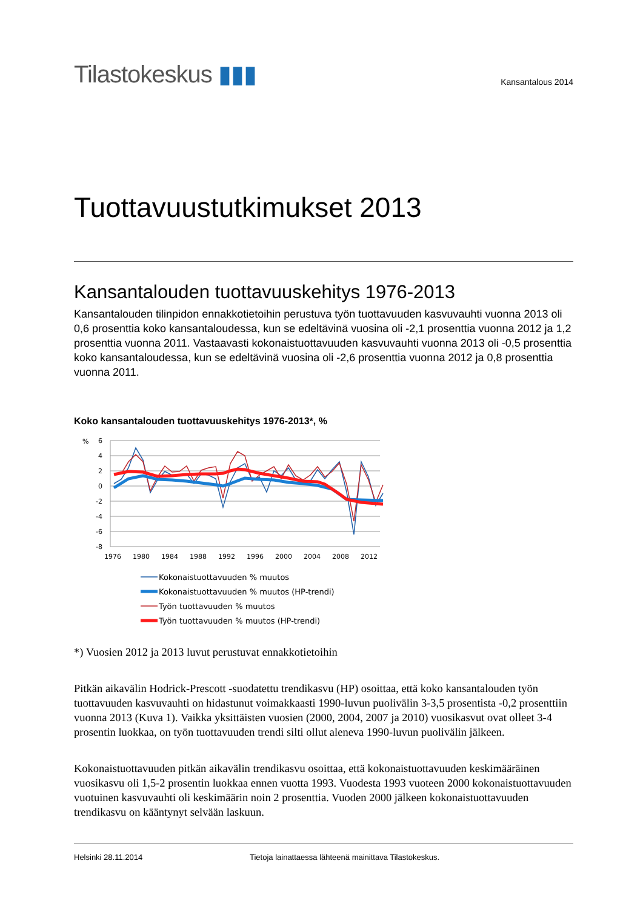Tilastokeskus ▮▮▮
Kansantalous 2014
Tuottavuustutkimukset 2013
Kansantalouden tuottavuuskehitys 1976-2013
Kansantalouden tilinpidon ennakkotietoihin perustuva työn tuottavuuden kasvuvauhti vuonna 2013 oli 0,6 prosenttia koko kansantaloudessa, kun se edeltävinä vuosina oli -2,1 prosenttia vuonna 2012 ja 1,2 prosenttia vuonna 2011. Vastaavasti kokonaistuottavuuden kasvuvauhti vuonna 2013 oli -0,5 prosenttia koko kansantaloudessa, kun se edeltävinä vuosina oli -2,6 prosenttia vuonna 2012 ja 0,8 prosenttia vuonna 2011.
Koko kansantalouden tuottavuuskehitys 1976-2013*, %
%
6
4
2
0
-2
-4
-6
-8
1976
1980
1984
1988
1992
1996
2000
2004
2008
2012
Kokonaistuottavuuden % muutos
Kokonaistuottavuuden % muutos (HP-trendi)
Työn tuottavuuden % muutos
Työn tuottavuuden % muutos (HP-trendi)
*) Vuosien 2012 ja 2013 luvut perustuvat ennakkotietoihin
Pitkän aikavälin Hodrick-Prescott -suodatettu trendikasvu (HP) osoittaa, että koko kansantalouden työn tuottavuuden kasvuvauhti on hidastunut voimakkaasti 1990-luvun puolivälin 3-3,5 prosentista -0,2 prosenttiin vuonna 2013 (Kuva 1). Vaikka yksittäisten vuosien (2000, 2004, 2007 ja 2010) vuosikasvut ovat olleet 3-4 prosentin luokkaa, on työn tuottavuuden trendi silti ollut aleneva 1990-luvun puolivälin jälkeen.
Kokonaistuottavuuden pitkän aikavälin trendikasvu osoittaa, että kokonaistuottavuuden keskimääräinen vuosikasvu oli 1,5-2 prosentin luokkaa ennen vuotta 1993. Vuodesta 1993 vuoteen 2000 kokonaistuottavuuden vuotuinen kasvuvauhti oli keskimäärin noin 2 prosenttia. Vuoden 2000 jälkeen kokonaistuottavuuden trendikasvu on kääntynyt selvään laskuun.
Helsinki 28.11.2014 Tietoja lainattaessa lähteenä mainittava Tilastokeskus.